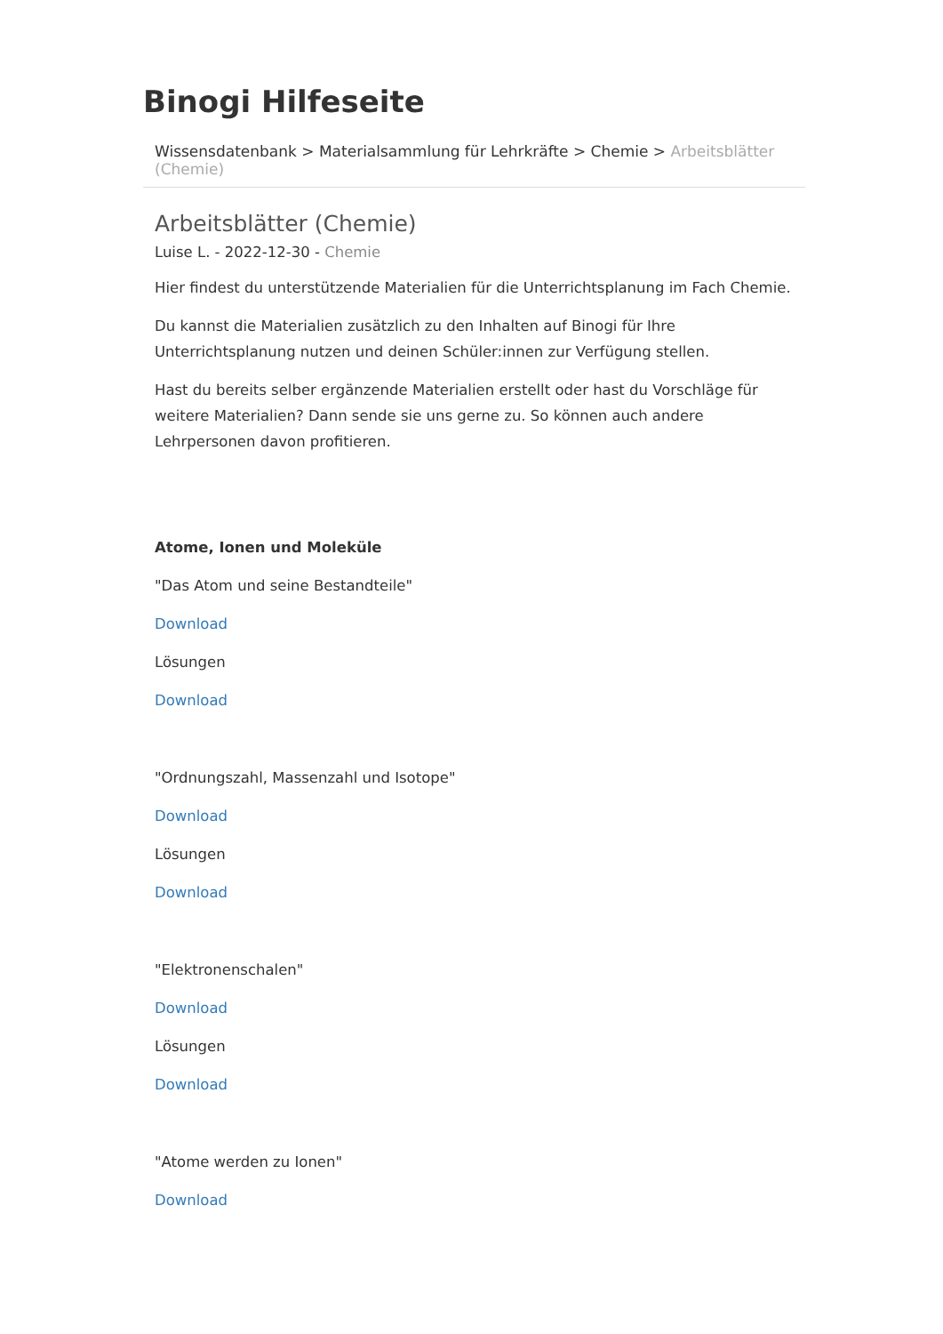Binogi Hilfeseite
Wissensdatenbank > Materialsammlung für Lehrkräfte > Chemie > Arbeitsblätter (Chemie)
Arbeitsblätter (Chemie)
Luise L. - 2022-12-30 - Chemie
Hier findest du unterstützende Materialien für die Unterrichtsplanung im Fach Chemie.
Du kannst die Materialien zusätzlich zu den Inhalten auf Binogi für Ihre Unterrichtsplanung nutzen und deinen Schüler:innen zur Verfügung stellen.
Hast du bereits selber ergänzende Materialien erstellt oder hast du Vorschläge für weitere Materialien? Dann sende sie uns gerne zu. So können auch andere Lehrpersonen davon profitieren.
Atome, Ionen und Moleküle
"Das Atom und seine Bestandteile"
Download
Lösungen
Download
"Ordnungszahl, Massenzahl und Isotope"
Download
Lösungen
Download
"Elektronenschalen"
Download
Lösungen
Download
"Atome werden zu Ionen"
Download